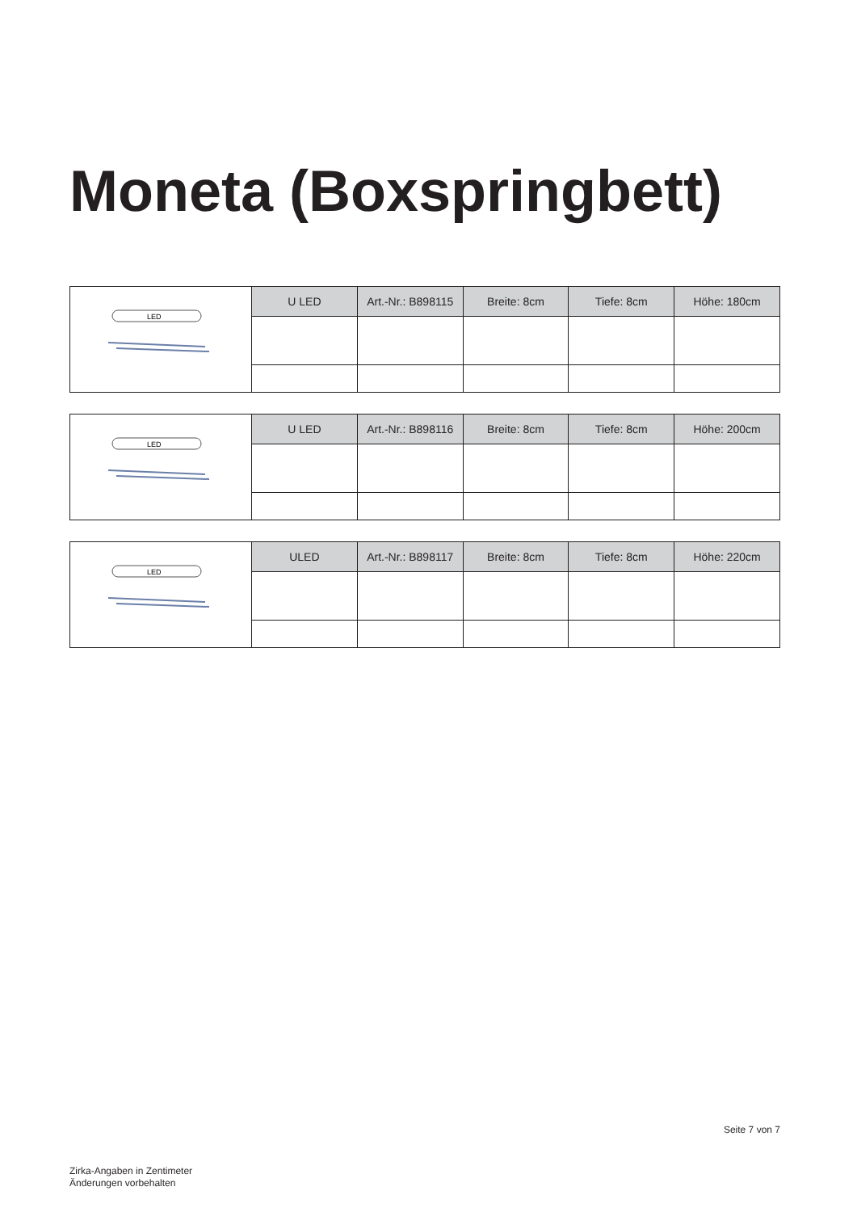Moneta (Boxspringbett)
| LED | U LED | Art.-Nr.: B898115 | Breite: 8cm | Tiefe: 8cm | Höhe: 180cm |
| LED | U LED | Art.-Nr.: B898116 | Breite: 8cm | Tiefe: 8cm | Höhe: 200cm |
| LED | ULED | Art.-Nr.: B898117 | Breite: 8cm | Tiefe: 8cm | Höhe: 220cm |
Seite 7 von 7
Zirka-Angaben in Zentimeter
Änderungen vorbehalten